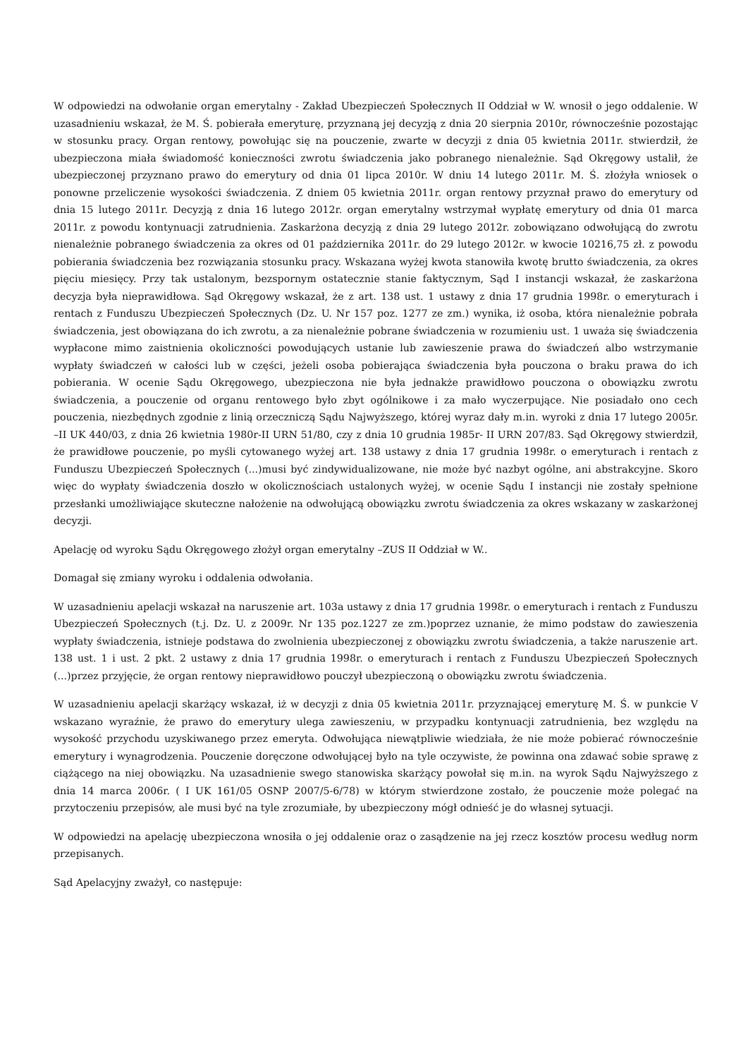W odpowiedzi na odwołanie organ emerytalny - Zakład Ubezpieczeń Społecznych II Oddział w W. wnosił o jego oddalenie. W uzasadnieniu wskazał, że M. Ś. pobierała emeryturę, przyznaną jej decyzją z dnia 20 sierpnia 2010r, równocześnie pozostając w stosunku pracy. Organ rentowy, powołując się na pouczenie, zwarte w decyzji z dnia 05 kwietnia 2011r. stwierdził, że ubezpieczona miała świadomość konieczności zwrotu świadczenia jako pobranego nienależnie. Sąd Okręgowy ustalił, że ubezpieczonej przyznano prawo do emerytury od dnia 01 lipca 2010r. W dniu 14 lutego 2011r. M. Ś. złożyła wniosek o ponowne przeliczenie wysokości świadczenia. Z dniem 05 kwietnia 2011r. organ rentowy przyznał prawo do emerytury od dnia 15 lutego 2011r. Decyzją z dnia 16 lutego 2012r. organ emerytalny wstrzymał wypłatę emerytury od dnia 01 marca 2011r. z powodu kontynuacji zatrudnienia. Zaskarżona decyzją z dnia 29 lutego 2012r. zobowiązano odwołującą do zwrotu nienależnie pobranego świadczenia za okres od 01 października 2011r. do 29 lutego 2012r. w kwocie 10216,75 zł. z powodu pobierania świadczenia bez rozwiązania stosunku pracy. Wskazana wyżej kwota stanowiła kwotę brutto świadczenia, za okres pięciu miesięcy. Przy tak ustalonym, bezspornym ostatecznie stanie faktycznym, Sąd I instancji wskazał, że zaskarżona decyzja była nieprawidłowa. Sąd Okręgowy wskazał, że z art. 138 ust. 1 ustawy z dnia 17 grudnia 1998r. o emeryturach i rentach z Funduszu Ubezpieczeń Społecznych (Dz. U. Nr 157 poz. 1277 ze zm.) wynika, iż osoba, która nienależnie pobrała świadczenia, jest obowiązana do ich zwrotu, a za nienależnie pobrane świadczenia w rozumieniu ust. 1 uważa się świadczenia wypłacone mimo zaistnienia okoliczności powodujących ustanie lub zawieszenie prawa do świadczeń albo wstrzymanie wypłaty świadczeń w całości lub w części, jeżeli osoba pobierająca świadczenia była pouczona o braku prawa do ich pobierania. W ocenie Sądu Okręgowego, ubezpieczona nie była jednakże prawidłowo pouczona o obowiązku zwrotu świadczenia, a pouczenie od organu rentowego było zbyt ogólnikowe i za mało wyczerpujące. Nie posiadało ono cech pouczenia, niezbędnych zgodnie z linią orzeczniczą Sądu Najwyższego, której wyraz dały m.in. wyroki z dnia 17 lutego 2005r. –II UK 440/03, z dnia 26 kwietnia 1980r-II URN 51/80, czy z dnia 10 grudnia 1985r- II URN 207/83. Sąd Okręgowy stwierdził, że prawidłowe pouczenie, po myśli cytowanego wyżej art. 138 ustawy z dnia 17 grudnia 1998r. o emeryturach i rentach z Funduszu Ubezpieczeń Społecznych (...)musi być zindywidualizowane, nie może być nazbyt ogólne, ani abstrakcyjne. Skoro więc do wypłaty świadczenia doszło w okolicznościach ustalonych wyżej, w ocenie Sądu I instancji nie zostały spełnione przesłanki umożliwiające skuteczne nałożenie na odwołującą obowiązku zwrotu świadczenia za okres wskazany w zaskarżonej decyzji.
Apelację od wyroku Sądu Okręgowego złożył organ emerytalny –ZUS II Oddział w W..
Domagał się zmiany wyroku i oddalenia odwołania.
W uzasadnieniu apelacji wskazał na naruszenie art. 103a ustawy z dnia 17 grudnia 1998r. o emeryturach i rentach z Funduszu Ubezpieczeń Społecznych (t.j. Dz. U. z 2009r. Nr 135 poz.1227 ze zm.)poprzez uznanie, że mimo podstaw do zawieszenia wypłaty świadczenia, istnieje podstawa do zwolnienia ubezpieczonej z obowiązku zwrotu świadczenia, a także naruszenie art. 138 ust. 1 i ust. 2 pkt. 2 ustawy z dnia 17 grudnia 1998r. o emeryturach i rentach z Funduszu Ubezpieczeń Społecznych (...)przez przyjęcie, że organ rentowy nieprawidłowo pouczył ubezpieczoną o obowiązku zwrotu świadczenia.
W uzasadnieniu apelacji skarżący wskazał, iż w decyzji z dnia 05 kwietnia 2011r. przyznającej emeryturę M. Ś. w punkcie V wskazano wyraźnie, że prawo do emerytury ulega zawieszeniu, w przypadku kontynuacji zatrudnienia, bez względu na wysokość przychodu uzyskiwanego przez emeryta. Odwołująca niewątpliwie wiedziała, że nie może pobierać równocześnie emerytury i wynagrodzenia. Pouczenie doręczone odwołującej było na tyle oczywiste, że powinna ona zdawać sobie sprawę z ciążącego na niej obowiązku. Na uzasadnienie swego stanowiska skarżący powołał się m.in. na wyrok Sądu Najwyższego z dnia 14 marca 2006r. ( I UK 161/05 OSNP 2007/5-6/78) w którym stwierdzone zostało, że pouczenie może polegać na przytoczeniu przepisów, ale musi być na tyle zrozumiałe, by ubezpieczony mógł odnieść je do własnej sytuacji.
W odpowiedzi na apelację ubezpieczona wnosiła o jej oddalenie oraz o zasądzenie na jej rzecz kosztów procesu według norm przepisanych.
Sąd Apelacyjny zważył, co następuje: